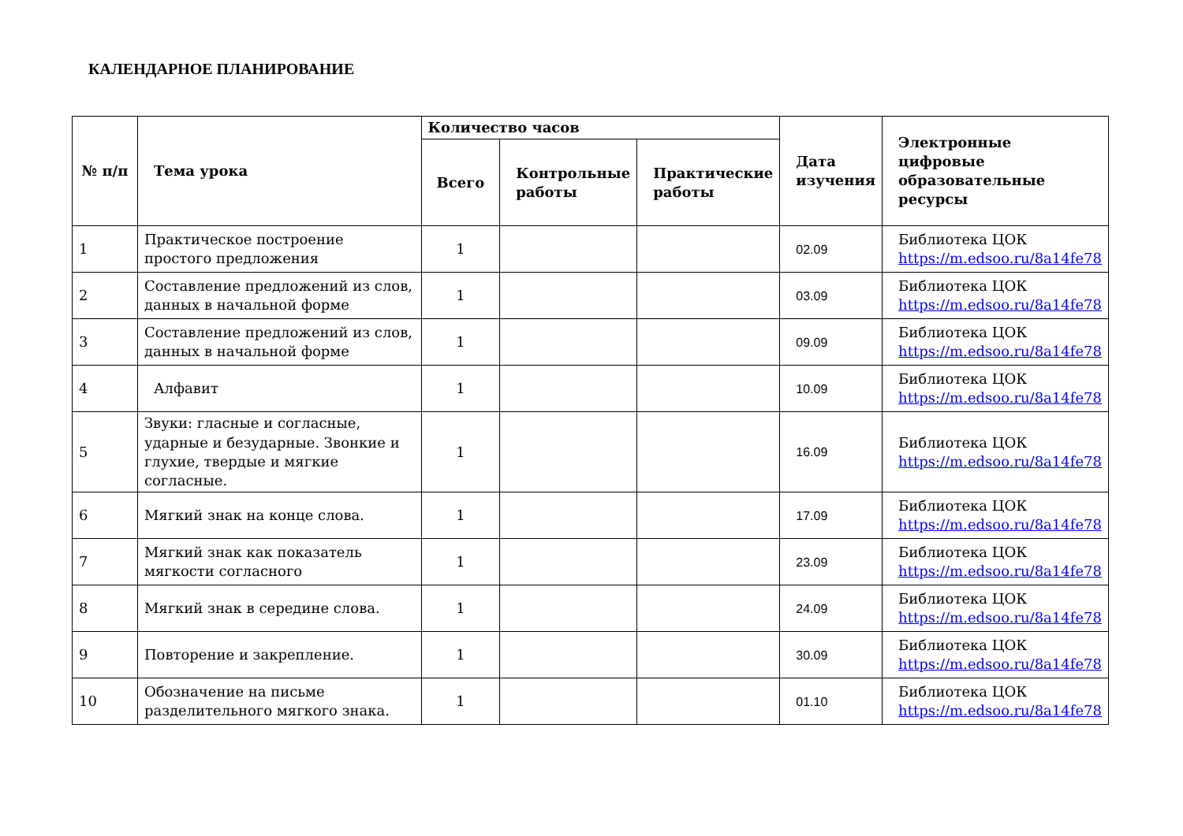КАЛЕНДАРНОЕ ПЛАНИРОВАНИЕ
| № п/п | Тема урока | Количество часов | | | Дата изучения | Электронные цифровые образовательные ресурсы |
| --- | --- | --- | --- | --- | --- | --- |
| | | Всего | Контрольные работы | Практические работы | | |
| 1 | Практическое построение простого предложения | 1 | | | 02.09 | Библиотека ЦОК https://m.edsoo.ru/8a14fe78 |
| 2 | Составление предложений из слов, данных в начальной форме | 1 | | | 03.09 | Библиотека ЦОК https://m.edsoo.ru/8a14fe78 |
| 3 | Составление предложений из слов, данных в начальной форме | 1 | | | 09.09 | Библиотека ЦОК https://m.edsoo.ru/8a14fe78 |
| 4 | Алфавит | 1 | | | 10.09 | Библиотека ЦОК https://m.edsoo.ru/8a14fe78 |
| 5 | Звуки: гласные и согласные, ударные и безударные. Звонкие и глухие, твердые и мягкие согласные. | 1 | | | 16.09 | Библиотека ЦОК https://m.edsoo.ru/8a14fe78 |
| 6 | Мягкий знак на конце слова. | 1 | | | 17.09 | Библиотека ЦОК https://m.edsoo.ru/8a14fe78 |
| 7 | Мягкий знак как показатель мягкости согласного | 1 | | | 23.09 | Библиотека ЦОК https://m.edsoo.ru/8a14fe78 |
| 8 | Мягкий знак в середине слова. | 1 | | | 24.09 | Библиотека ЦОК https://m.edsoo.ru/8a14fe78 |
| 9 | Повторение и закрепление. | 1 | | | 30.09 | Библиотека ЦОК https://m.edsoo.ru/8a14fe78 |
| 10 | Обозначение на письме разделительного мягкого знака. | 1 | | | 01.10 | Библиотека ЦОК https://m.edsoo.ru/8a14fe78 |